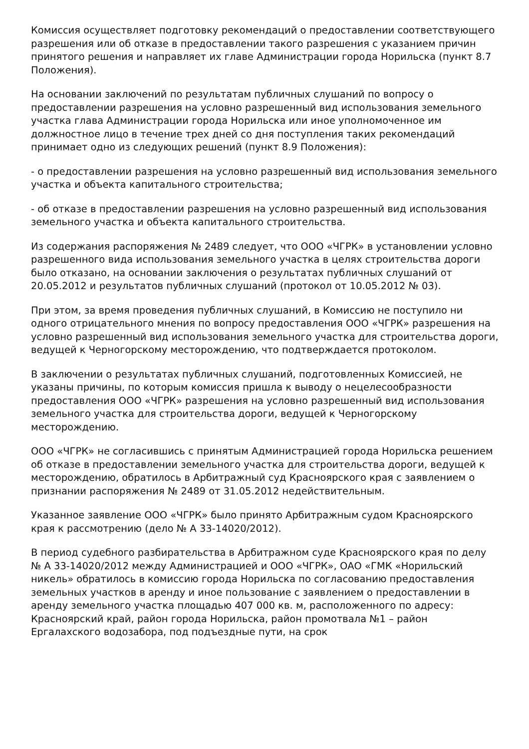Комиссия осуществляет подготовку рекомендаций о предоставлении соответствующего разрешения или об отказе в предоставлении такого разрешения с указанием причин принятого решения и направляет их главе Администрации города Норильска (пункт 8.7 Положения).
На основании заключений по результатам публичных слушаний по вопросу о предоставлении разрешения на условно разрешенный вид использования земельного участка глава Администрации города Норильска или иное уполномоченное им должностное лицо в течение трех дней со дня поступления таких рекомендаций принимает одно из следующих решений (пункт 8.9 Положения):
- о предоставлении разрешения на условно разрешенный вид использования земельного участка и объекта капитального строительства;
- об отказе в предоставлении разрешения на условно разрешенный вид использования земельного участка и объекта капитального строительства.
Из содержания распоряжения № 2489 следует, что ООО «ЧГРК» в установлении условно разрешенного вида использования земельного участка в целях строительства дороги было отказано, на основании заключения о результатах публичных слушаний от 20.05.2012 и результатов публичных слушаний (протокол от 10.05.2012 № 03).
При этом, за время проведения публичных слушаний, в Комиссию не поступило ни одного отрицательного мнения по вопросу предоставления ООО «ЧГРК» разрешения на условно разрешенный вид использования земельного участка для строительства дороги, ведущей к Черногорскому месторождению, что подтверждается протоколом.
В заключении о результатах публичных слушаний, подготовленных Комиссией, не указаны причины, по которым комиссия пришла к выводу о нецелесообразности предоставления ООО «ЧГРК» разрешения на условно разрешенный вид использования земельного участка для строительства дороги, ведущей к Черногорскому месторождению.
ООО «ЧГРК» не согласившись с принятым Администрацией города Норильска решением об отказе в предоставлении земельного участка для строительства дороги, ведущей к месторождению, обратилось в Арбитражный суд Красноярского края с заявлением о признании распоряжения № 2489 от 31.05.2012 недействительным.
Указанное заявление ООО «ЧГРК» было принято Арбитражным судом Красноярского края к рассмотрению (дело № А 33-14020/2012).
В период судебного разбирательства в Арбитражном суде Красноярского края по делу № А 33-14020/2012 между Администрацией и ООО «ЧГРК», ОАО «ГМК «Норильский никель» обратилось в комиссию города Норильска по согласованию предоставления земельных участков в аренду и иное пользование с заявлением о предоставлении в аренду земельного участка площадью 407 000 кв. м, расположенного по адресу: Красноярский край, район города Норильска, район промотвала №1 – район Ергалахского водозабора, под подъездные пути, на срок